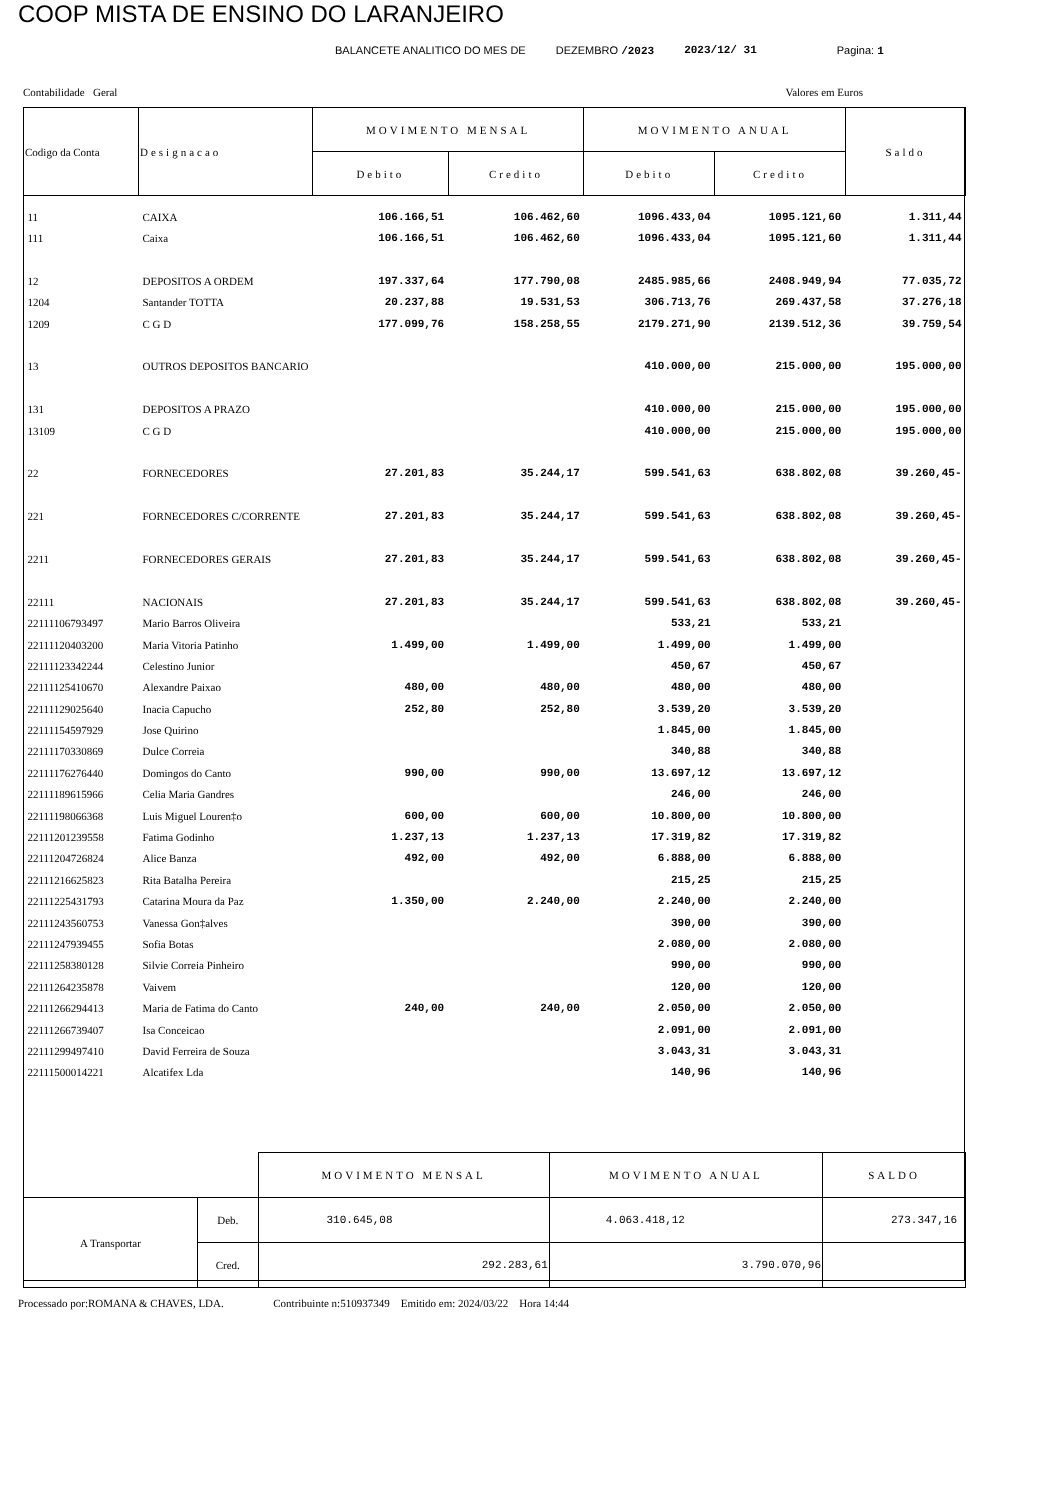COOP MISTA DE ENSINO DO LARANJEIRO
BALANCETE ANALITICO DO MES DE DEZEMBRO /2023 2023/12/ 31 Pagina: 1
Contabilidade Geral Valores em Euros
| Codigo da Conta | Designacao | MOVIMENTO MENSAL | | MOVIMENTO ANUAL | | Saldo |
| --- | --- | --- | --- | --- | --- | --- |
| | | Debito | Credito | Debito | Credito | |
| 11 | CAIXA | 106.166,51 | 106.462,60 | 1096.433,04 | 1095.121,60 | 1.311,44 |
| 111 | Caixa | 106.166,51 | 106.462,60 | 1096.433,04 | 1095.121,60 | 1.311,44 |
| 12 | DEPOSITOS A ORDEM | 197.337,64 | 177.790,08 | 2485.985,66 | 2408.949,94 | 77.035,72 |
| 1204 | Santander TOTTA | 20.237,88 | 19.531,53 | 306.713,76 | 269.437,58 | 37.276,18 |
| 1209 | C G D | 177.099,76 | 158.258,55 | 2179.271,90 | 2139.512,36 | 39.759,54 |
| 13 | OUTROS DEPOSITOS BANCARIO | | | 410.000,00 | 215.000,00 | 195.000,00 |
| 131 | DEPOSITOS A PRAZO | | | 410.000,00 | 215.000,00 | 195.000,00 |
| 13109 | C G D | | | 410.000,00 | 215.000,00 | 195.000,00 |
| 22 | FORNECEDORES | 27.201,83 | 35.244,17 | 599.541,63 | 638.802,08 | 39.260,45- |
| 221 | FORNECEDORES C/CORRENTE | 27.201,83 | 35.244,17 | 599.541,63 | 638.802,08 | 39.260,45- |
| 2211 | FORNECEDORES GERAIS | 27.201,83 | 35.244,17 | 599.541,63 | 638.802,08 | 39.260,45- |
| 22111 | NACIONAIS | 27.201,83 | 35.244,17 | 599.541,63 | 638.802,08 | 39.260,45- |
| 22111106793497 | Mario Barros Oliveira | | | 533,21 | 533,21 | |
| 22111120403200 | Maria Vitoria Patinho | 1.499,00 | 1.499,00 | 1.499,00 | 1.499,00 | |
| 22111123342244 | Celestino Junior | | | 450,67 | 450,67 | |
| 22111125410670 | Alexandre Paixao | 480,00 | 480,00 | 480,00 | 480,00 | |
| 22111129025640 | Inacia Capucho | 252,80 | 252,80 | 3.539,20 | 3.539,20 | |
| 22111154597929 | Jose Quirino | | | 1.845,00 | 1.845,00 | |
| 22111170330869 | Dulce Correia | | | 340,88 | 340,88 | |
| 22111176276440 | Domingos do Canto | 990,00 | 990,00 | 13.697,12 | 13.697,12 | |
| 22111189615966 | Celia Maria Gandres | | | 246,00 | 246,00 | |
| 22111198066368 | Luis Miguel Louren‡o | 600,00 | 600,00 | 10.800,00 | 10.800,00 | |
| 22111201239558 | Fatima Godinho | 1.237,13 | 1.237,13 | 17.319,82 | 17.319,82 | |
| 22111204726824 | Alice Banza | 492,00 | 492,00 | 6.888,00 | 6.888,00 | |
| 22111216625823 | Rita Batalha Pereira | | | 215,25 | 215,25 | |
| 22111225431793 | Catarina Moura da Paz | 1.350,00 | 2.240,00 | 2.240,00 | 2.240,00 | |
| 22111243560753 | Vanessa Gon‡alves | | | 390,00 | 390,00 | |
| 22111247939455 | Sofia Botas | | | 2.080,00 | 2.080,00 | |
| 22111258380128 | Silvie Correia Pinheiro | | | 990,00 | 990,00 | |
| 22111264235878 | Vaivem | | | 120,00 | 120,00 | |
| 22111266294413 | Maria de Fatima do Canto | 240,00 | 240,00 | 2.050,00 | 2.050,00 | |
| 22111266739407 | Isa Conceicao | | | 2.091,00 | 2.091,00 | |
| 22111299497410 | David Ferreira de Souza | | | 3.043,31 | 3.043,31 | |
| 22111500014221 | Alcatifex Lda | | | 140,96 | 140,96 | |
| | | MOVIMENTO MENSAL | MOVIMENTO ANUAL | SALDO |
| A Transportar | Deb. | 310.645,08 | 4.063.418,12 | 273.347,16 |
| | Cred. | 292.283,61 | 3.790.070,96 | |
Processado por:ROMANA & CHAVES, LDA. Contribuinte n:510937349 Emitido em: 2024/03/22 Hora 14:44